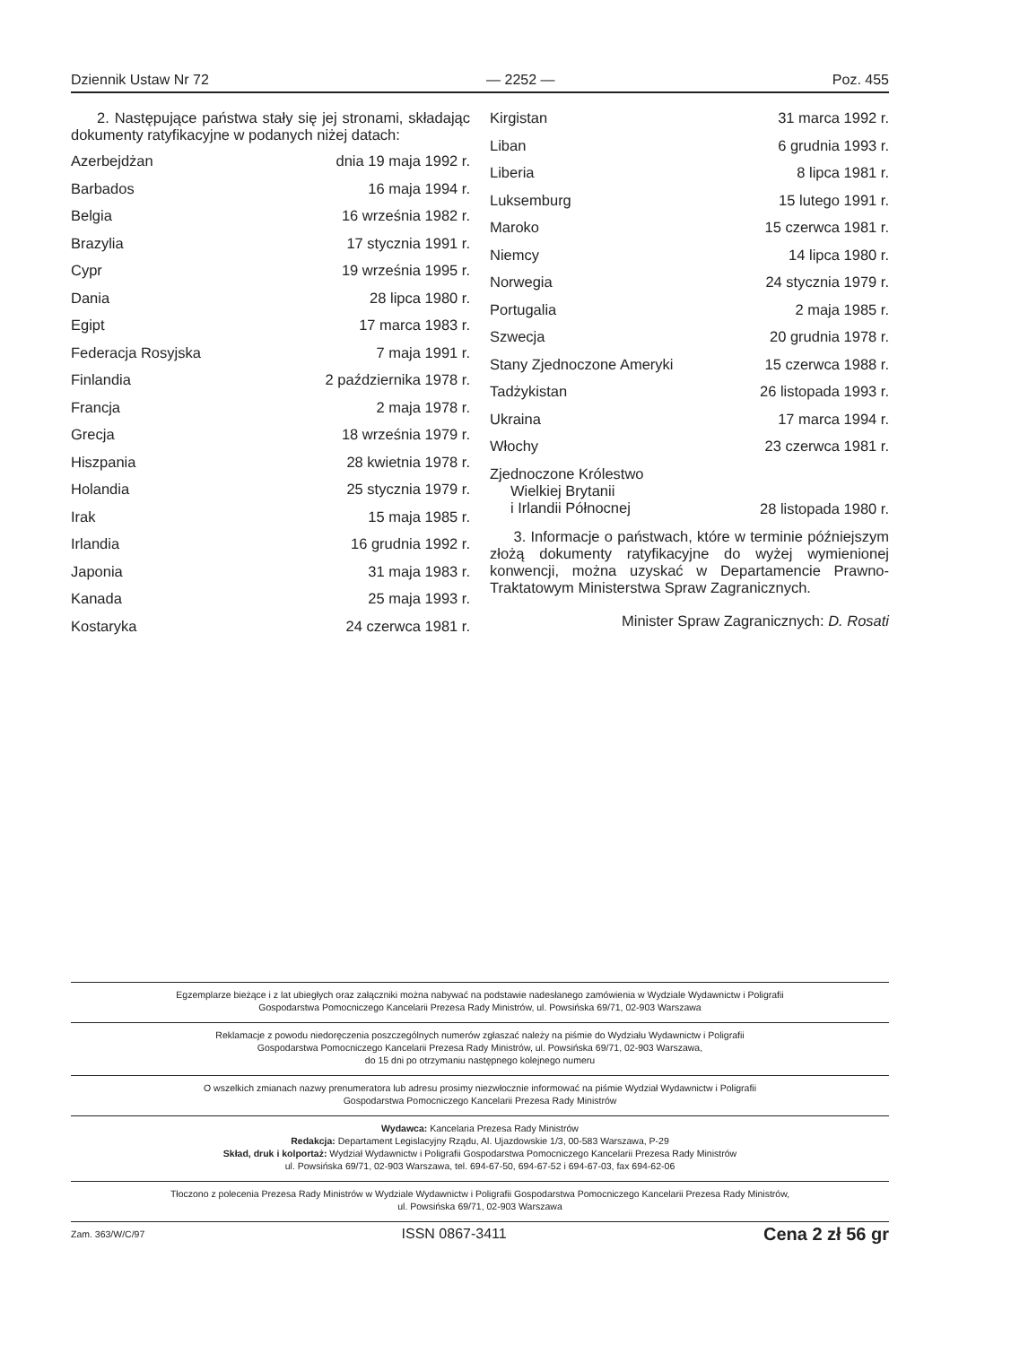Dziennik Ustaw Nr 72 — 2252 — Poz. 455
2. Następujące państwa stały się jej stronami, składając dokumenty ratyfikacyjne w podanych niżej datach:
| Azerbejdżan | dnia 19 maja 1992 r. |
| Barbados | 16 maja 1994 r. |
| Belgia | 16 września 1982 r. |
| Brazylia | 17 stycznia 1991 r. |
| Cypr | 19 września 1995 r. |
| Dania | 28 lipca 1980 r. |
| Egipt | 17 marca 1983 r. |
| Federacja Rosyjska | 7 maja 1991 r. |
| Finlandia | 2 października 1978 r. |
| Francja | 2 maja 1978 r. |
| Grecja | 18 września 1979 r. |
| Hiszpania | 28 kwietnia 1978 r. |
| Holandia | 25 stycznia 1979 r. |
| Irak | 15 maja 1985 r. |
| Irlandia | 16 grudnia 1992 r. |
| Japonia | 31 maja 1983 r. |
| Kanada | 25 maja 1993 r. |
| Kostaryka | 24 czerwca 1981 r. |
| Kirgistan | 31 marca 1992 r. |
| Liban | 6 grudnia 1993 r. |
| Liberia | 8 lipca 1981 r. |
| Luksemburg | 15 lutego 1991 r. |
| Maroko | 15 czerwca 1981 r. |
| Niemcy | 14 lipca 1980 r. |
| Norwegia | 24 stycznia 1979 r. |
| Portugalia | 2 maja 1985 r. |
| Szwecja | 20 grudnia 1978 r. |
| Stany Zjednoczone Ameryki | 15 czerwca 1988 r. |
| Tadżykistan | 26 listopada 1993 r. |
| Ukraina | 17 marca 1994 r. |
| Włochy | 23 czerwca 1981 r. |
| Zjednoczone Królestwo Wielkiej Brytanii i Irlandii Północnej | 28 listopada 1980 r. |
3. Informacje o państwach, które w terminie późniejszym złożą dokumenty ratyfikacyjne do wyżej wymienionej konwencji, można uzyskać w Departamencie Prawno-Traktatowym Ministerstwa Spraw Zagranicznych.
Minister Spraw Zagranicznych: D. Rosati
Egzemplarze bieżące i z lat ubiegłych oraz załączniki można nabywać na podstawie nadesłanego zamówienia w Wydziale Wydawnictw i Poligrafii
Gospodarstwa Pomocniczego Kancelarii Prezesa Rady Ministrów, ul. Powsińska 69/71, 02-903 Warszawa
Reklamacje z powodu niedoręczenia poszczególnych numerów zgłaszać należy na piśmie do Wydziału Wydawnictw i Poligrafii
Gospodarstwa Pomocniczego Kancelarii Prezesa Rady Ministrów, ul. Powsińska 69/71, 02-903 Warszawa,
do 15 dni po otrzymaniu następnego kolejnego numeru
O wszelkich zmianach nazwy prenumeratora lub adresu prosimy niezwłocznie informować na piśmie Wydział Wydawnictw i Poligrafii
Gospodarstwa Pomocniczego Kancelarii Prezesa Rady Ministrów
Wydawca: Kancelaria Prezesa Rady Ministrów
Redakcja: Departament Legislacyjny Rządu, Al. Ujazdowskie 1/3, 00-583 Warszawa, P-29
Skład, druk i kolportaż: Wydział Wydawnictw i Poligrafii Gospodarstwa Pomocniczego Kancelarii Prezesa Rady Ministrów
ul. Powsińska 69/71, 02-903 Warszawa, tel. 694-67-50, 694-67-52 i 694-67-03, fax 694-62-06
Tłoczono z polecenia Prezesa Rady Ministrów w Wydziale Wydawnictw i Poligrafii Gospodarstwa Pomocniczego Kancelarii Prezesa Rady Ministrów,
ul. Powsińska 69/71, 02-903 Warszawa
Zam. 363/W/C/97 ISSN 0867-3411 Cena 2 zł 56 gr